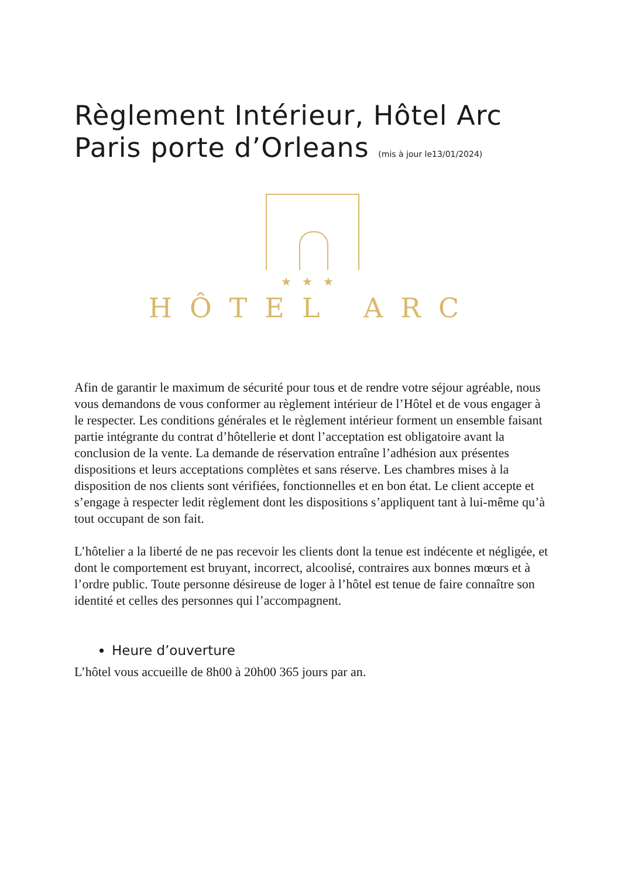Règlement Intérieur, Hôtel Arc Paris porte d’Orleans (mis à jour le13/01/2024)
★★★
HÔTEL ARC
Afin de garantir le maximum de sécurité pour tous et de rendre votre séjour agréable, nous vous demandons de vous conformer au règlement intérieur de l’Hôtel et de vous engager à le respecter. Les conditions générales et le règlement intérieur forment un ensemble faisant partie intégrante du contrat d’hôtellerie et dont l’acceptation est obligatoire avant la conclusion de la vente. La demande de réservation entraîne l’adhésion aux présentes dispositions et leurs acceptations complètes et sans réserve. Les chambres mises à la disposition de nos clients sont vérifiées, fonctionnelles et en bon état. Le client accepte et s’engage à respecter ledit règlement dont les dispositions s’appliquent tant à lui-même qu’à tout occupant de son fait.
L’hôtelier a la liberté de ne pas recevoir les clients dont la tenue est indécente et négligée, et dont le comportement est bruyant, incorrect, alcoolisé, contraires aux bonnes mœurs et à l’ordre public. Toute personne désireuse de loger à l’hôtel est tenue de faire connaître son identité et celles des personnes qui l’accompagnent.
Heure d’ouverture
L’hôtel vous accueille de 8h00 à 20h00 365 jours par an.